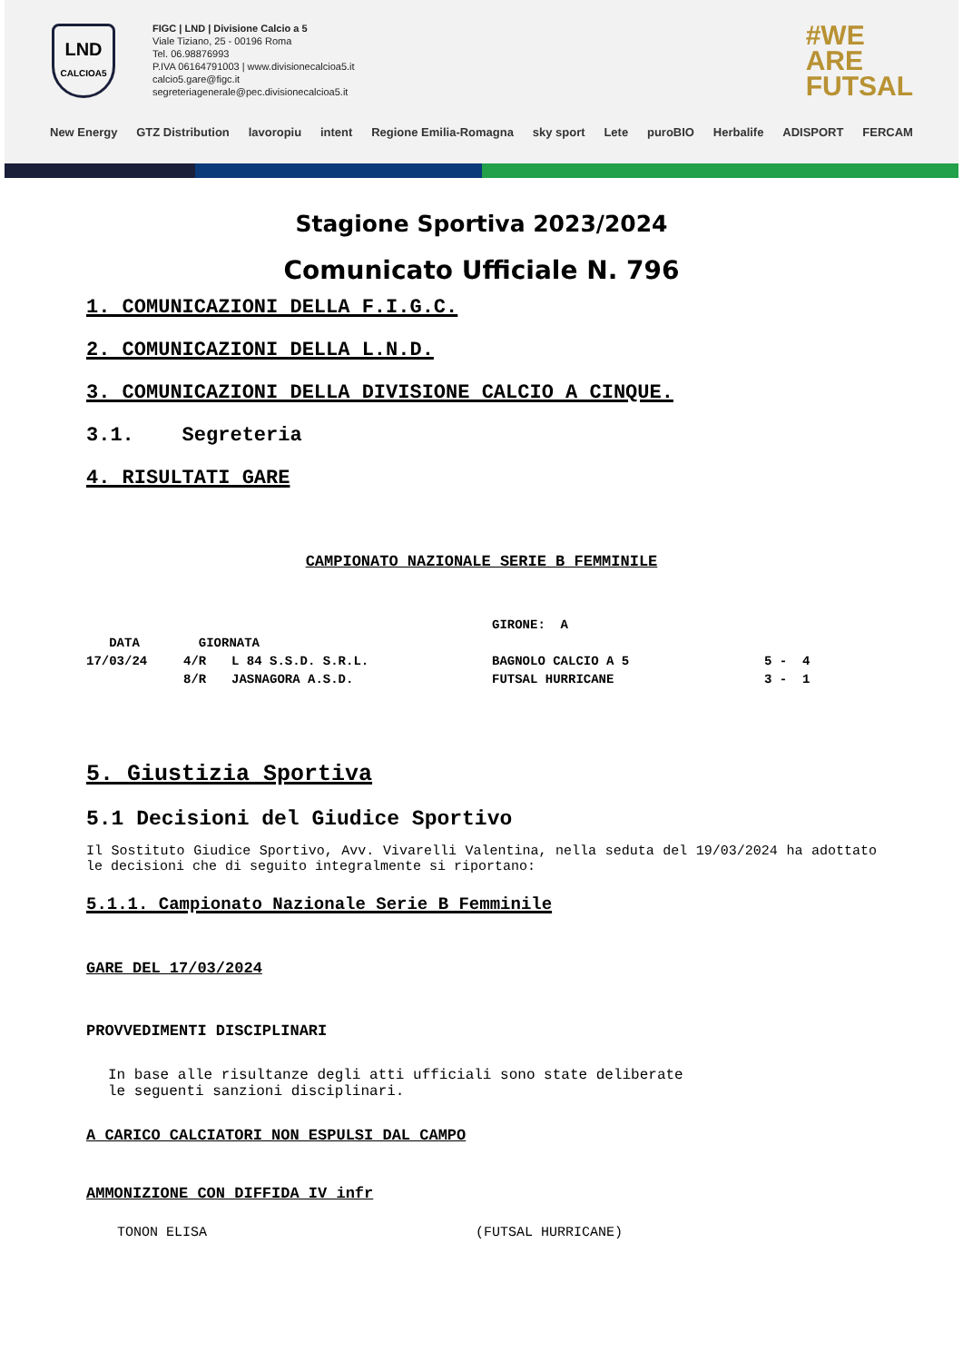LND
CALCIOA5
FIGC | LND | Divisione Calcio a 5
Viale Tiziano, 25 - 00196 Roma
Tel. 06.98876993
P.IVA 06164791003 | www.divisionecalcioa5.it
calcio5.gare@figc.it
segreteriagenerale@pec.divisionecalcioa5.it
#WE
ARE
FUTSAL
New Energy GTZ Distribution lavoropiu intent Regione Emilia-Romagna sky sport Lete puroBIO Herbalife ADISPORT FERCAM
Stagione Sportiva 2023/2024
Comunicato Ufficiale N. 796
1. COMUNICAZIONI DELLA F.I.G.C.
2. COMUNICAZIONI DELLA L.N.D.
3. COMUNICAZIONI DELLA DIVISIONE CALCIO A CINQUE.
3.1. Segreteria
4. RISULTATI GARE
CAMPIONATO NAZIONALE SERIE B FEMMINILE
| | | | GIRONE: A | |
| DATA | GIORNATA | | | |
| 17/03/24 | 4/R | L 84 S.S.D. S.R.L. | BAGNOLO CALCIO A 5 | 5 - 4 |
| | 8/R | JASNAGORA A.S.D. | FUTSAL HURRICANE | 3 - 1 |
5. Giustizia Sportiva
5.1 Decisioni del Giudice Sportivo
Il Sostituto Giudice Sportivo, Avv. Vivarelli Valentina, nella seduta del 19/03/2024 ha adottato le decisioni che di seguito integralmente si riportano:
5.1.1. Campionato Nazionale Serie B Femminile
GARE DEL 17/03/2024
PROVVEDIMENTI DISCIPLINARI
In base alle risultanze degli atti ufficiali sono state deliberate
le seguenti sanzioni disciplinari.
A CARICO CALCIATORI NON ESPULSI DAL CAMPO
AMMONIZIONE CON DIFFIDA IV infr
TONON ELISA (FUTSAL HURRICANE)